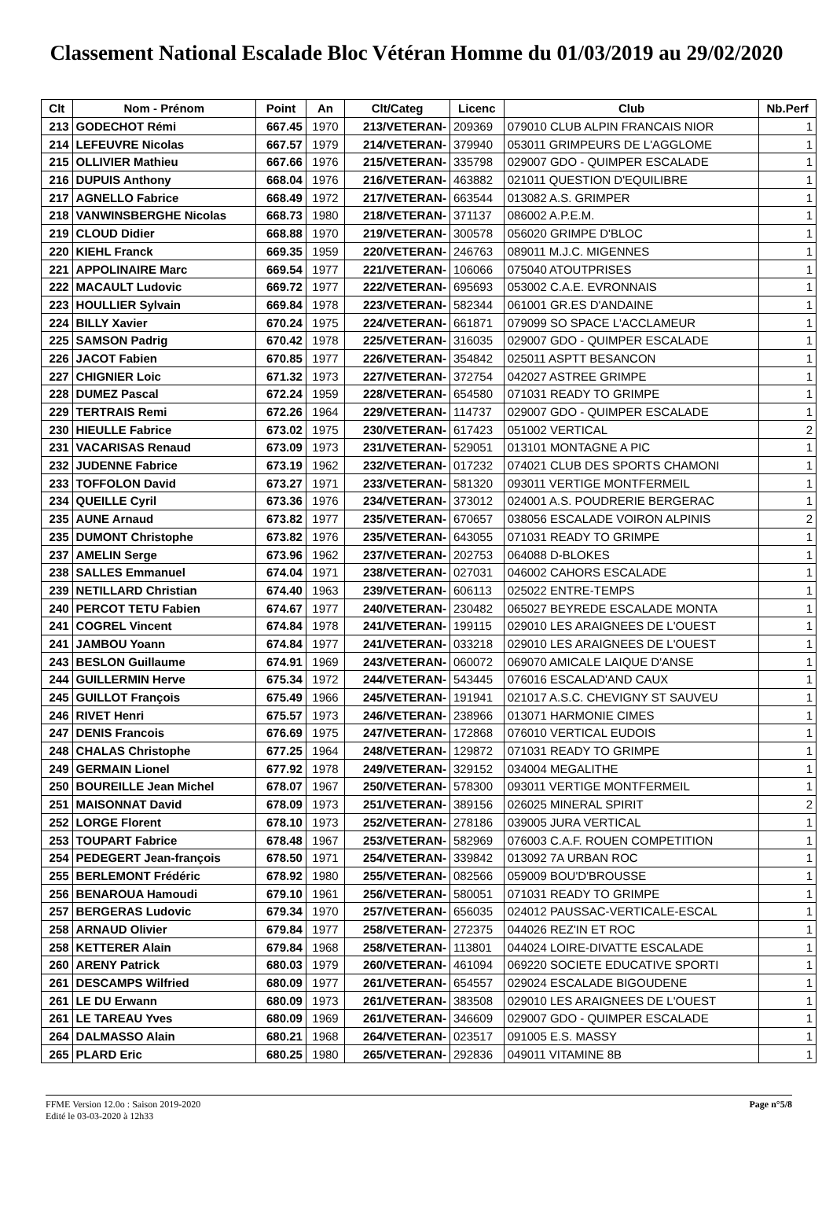Classement National Escalade Bloc Vétéran Homme du 01/03/2019 au 29/02/2020
| Clt | Nom - Prénom | Point | An | Clt/Categ | Licenc | Club | Nb.Perf |
| --- | --- | --- | --- | --- | --- | --- | --- |
| 213 | GODECHOT Rémi | 667.45 | 1970 | 213/VETERAN- | 209369 | 079010 CLUB ALPIN FRANCAIS NIOR | 1 |
| 214 | LEFEUVRE Nicolas | 667.57 | 1979 | 214/VETERAN- | 379940 | 053011 GRIMPEURS DE L'AGGLOME | 1 |
| 215 | OLLIVIER Mathieu | 667.66 | 1976 | 215/VETERAN- | 335798 | 029007 GDO - QUIMPER ESCALADE | 1 |
| 216 | DUPUIS Anthony | 668.04 | 1976 | 216/VETERAN- | 463882 | 021011 QUESTION D'EQUILIBRE | 1 |
| 217 | AGNELLO Fabrice | 668.49 | 1972 | 217/VETERAN- | 663544 | 013082 A.S. GRIMPER | 1 |
| 218 | VANWINSBERGHE Nicolas | 668.73 | 1980 | 218/VETERAN- | 371137 | 086002 A.P.E.M. | 1 |
| 219 | CLOUD Didier | 668.88 | 1970 | 219/VETERAN- | 300578 | 056020 GRIMPE D'BLOC | 1 |
| 220 | KIEHL Franck | 669.35 | 1959 | 220/VETERAN- | 246763 | 089011 M.J.C. MIGENNES | 1 |
| 221 | APPOLINAIRE Marc | 669.54 | 1977 | 221/VETERAN- | 106066 | 075040 ATOUTPRISES | 1 |
| 222 | MACAULT Ludovic | 669.72 | 1977 | 222/VETERAN- | 695693 | 053002 C.A.E. EVRONNAIS | 1 |
| 223 | HOULLIER Sylvain | 669.84 | 1978 | 223/VETERAN- | 582344 | 061001 GR.ES D'ANDAINE | 1 |
| 224 | BILLY Xavier | 670.24 | 1975 | 224/VETERAN- | 661871 | 079099 SO SPACE L'ACCLAMEUR | 1 |
| 225 | SAMSON Padrig | 670.42 | 1978 | 225/VETERAN- | 316035 | 029007 GDO - QUIMPER ESCALADE | 1 |
| 226 | JACOT Fabien | 670.85 | 1977 | 226/VETERAN- | 354842 | 025011 ASPTT BESANCON | 1 |
| 227 | CHIGNIER Loic | 671.32 | 1973 | 227/VETERAN- | 372754 | 042027 ASTREE GRIMPE | 1 |
| 228 | DUMEZ Pascal | 672.24 | 1959 | 228/VETERAN- | 654580 | 071031 READY TO GRIMPE | 1 |
| 229 | TERTRAIS Remi | 672.26 | 1964 | 229/VETERAN- | 114737 | 029007 GDO - QUIMPER ESCALADE | 1 |
| 230 | HIEULLE Fabrice | 673.02 | 1975 | 230/VETERAN- | 617423 | 051002 VERTICAL | 2 |
| 231 | VACARISAS Renaud | 673.09 | 1973 | 231/VETERAN- | 529051 | 013101 MONTAGNE A PIC | 1 |
| 232 | JUDENNE Fabrice | 673.19 | 1962 | 232/VETERAN- | 017232 | 074021 CLUB DES SPORTS CHAMONI | 1 |
| 233 | TOFFOLON David | 673.27 | 1971 | 233/VETERAN- | 581320 | 093011 VERTIGE MONTFERMEIL | 1 |
| 234 | QUEILLE Cyril | 673.36 | 1976 | 234/VETERAN- | 373012 | 024001 A.S. POUDRERIE BERGERAC | 1 |
| 235 | AUNE Arnaud | 673.82 | 1977 | 235/VETERAN- | 670657 | 038056 ESCALADE VOIRON ALPINIS | 2 |
| 235 | DUMONT Christophe | 673.82 | 1976 | 235/VETERAN- | 643055 | 071031 READY TO GRIMPE | 1 |
| 237 | AMELIN Serge | 673.96 | 1962 | 237/VETERAN- | 202753 | 064088 D-BLOKES | 1 |
| 238 | SALLES Emmanuel | 674.04 | 1971 | 238/VETERAN- | 027031 | 046002 CAHORS ESCALADE | 1 |
| 239 | NETILLARD Christian | 674.40 | 1963 | 239/VETERAN- | 606113 | 025022 ENTRE-TEMPS | 1 |
| 240 | PERCOT TETU Fabien | 674.67 | 1977 | 240/VETERAN- | 230482 | 065027 BEYREDE ESCALADE MONTA | 1 |
| 241 | COGREL Vincent | 674.84 | 1978 | 241/VETERAN- | 199115 | 029010 LES ARAIGNEES DE L'OUEST | 1 |
| 241 | JAMBOU Yoann | 674.84 | 1977 | 241/VETERAN- | 033218 | 029010 LES ARAIGNEES DE L'OUEST | 1 |
| 243 | BESLON Guillaume | 674.91 | 1969 | 243/VETERAN- | 060072 | 069070 AMICALE LAIQUE D'ANSE | 1 |
| 244 | GUILLERMIN Herve | 675.34 | 1972 | 244/VETERAN- | 543445 | 076016 ESCALAD'AND CAUX | 1 |
| 245 | GUILLOT François | 675.49 | 1966 | 245/VETERAN- | 191941 | 021017 A.S.C. CHEVIGNY ST SAUVEU | 1 |
| 246 | RIVET Henri | 675.57 | 1973 | 246/VETERAN- | 238966 | 013071 HARMONIE CIMES | 1 |
| 247 | DENIS Francois | 676.69 | 1975 | 247/VETERAN- | 172868 | 076010 VERTICAL EUDOIS | 1 |
| 248 | CHALAS Christophe | 677.25 | 1964 | 248/VETERAN- | 129872 | 071031 READY TO GRIMPE | 1 |
| 249 | GERMAIN Lionel | 677.92 | 1978 | 249/VETERAN- | 329152 | 034004 MEGALITHE | 1 |
| 250 | BOUREILLE Jean Michel | 678.07 | 1967 | 250/VETERAN- | 578300 | 093011 VERTIGE MONTFERMEIL | 1 |
| 251 | MAISONNAT David | 678.09 | 1973 | 251/VETERAN- | 389156 | 026025 MINERAL SPIRIT | 2 |
| 252 | LORGE Florent | 678.10 | 1973 | 252/VETERAN- | 278186 | 039005 JURA VERTICAL | 1 |
| 253 | TOUPART Fabrice | 678.48 | 1967 | 253/VETERAN- | 582969 | 076003 C.A.F. ROUEN COMPETITION | 1 |
| 254 | PEDEGERT Jean-françois | 678.50 | 1971 | 254/VETERAN- | 339842 | 013092 7A URBAN ROC | 1 |
| 255 | BERLEMONT Frédéric | 678.92 | 1980 | 255/VETERAN- | 082566 | 059009 BOU'D'BROUSSE | 1 |
| 256 | BENAROUA Hamoudi | 679.10 | 1961 | 256/VETERAN- | 580051 | 071031 READY TO GRIMPE | 1 |
| 257 | BERGERAS Ludovic | 679.34 | 1970 | 257/VETERAN- | 656035 | 024012 PAUSSAC-VERTICALE-ESCAL | 1 |
| 258 | ARNAUD Olivier | 679.84 | 1977 | 258/VETERAN- | 272375 | 044026 REZ'IN ET ROC | 1 |
| 258 | KETTERER Alain | 679.84 | 1968 | 258/VETERAN- | 113801 | 044024 LOIRE-DIVATTE ESCALADE | 1 |
| 260 | ARENY Patrick | 680.03 | 1979 | 260/VETERAN- | 461094 | 069220 SOCIETE EDUCATIVE SPORTI | 1 |
| 261 | DESCAMPS Wilfried | 680.09 | 1977 | 261/VETERAN- | 654557 | 029024 ESCALADE BIGOUDENE | 1 |
| 261 | LE DU Erwann | 680.09 | 1973 | 261/VETERAN- | 383508 | 029010 LES ARAIGNEES DE L'OUEST | 1 |
| 261 | LE TAREAU Yves | 680.09 | 1969 | 261/VETERAN- | 346609 | 029007 GDO - QUIMPER ESCALADE | 1 |
| 264 | DALMASSO Alain | 680.21 | 1968 | 264/VETERAN- | 023517 | 091005 E.S. MASSY | 1 |
| 265 | PLARD Eric | 680.25 | 1980 | 265/VETERAN- | 292836 | 049011 VITAMINE 8B | 1 |
FFME Version 12.0o : Saison 2019-2020
Edité le 03-03-2020 à 12h33
Page n°5/8